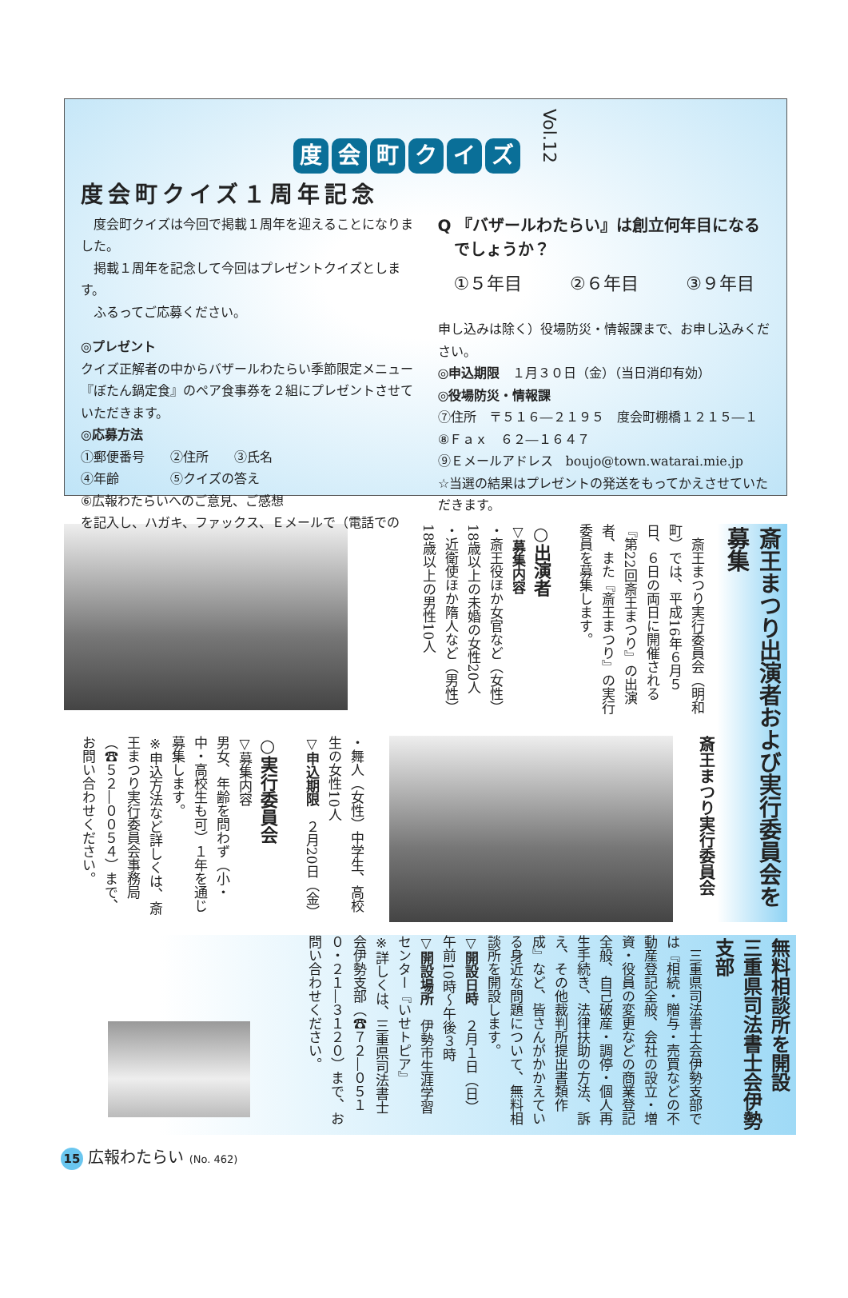度会町クイズ Vol.12
度会町クイズ１周年記念
　度会町クイズは今回で掲載１周年を迎えることになりました。
　掲載１周年を記念して今回はプレゼントクイズとします。
　ふるってご応募ください。
◎プレゼント
クイズ正解者の中からバザールわたらい季節限定メニュー『ぼたん鍋定食』のペア食事券を２組にプレゼントさせていただきます。
◎応募方法
①郵便番号　　②住所　　③氏名
④年齢　　　　⑤クイズの答え
⑥広報わたらいへのご意見、ご感想
を記入し、ハガキ、ファックス、Ｅメールで（電話での
Q 『バザールわたらい』は創立何年目になる
　でしょうか？
①５年目 ②６年目 ③９年目
申し込みは除く）役場防災・情報課まで、お申し込みください。
◎申込期限　１月３０日（金）（当日消印有効）
◎役場防災・情報課
⑦住所　〒５１６―２１９５　度会町棚橋１２１５―１
⑧Ｆａｘ　６２―１６４７
⑨Ｅメールアドレス　boujo@town.watarai.mie.jp
☆当選の結果はプレゼントの発送をもってかえさせていただきます。
斎王まつり出演者および実行委員会を募集
　斎王まつり実行委員会（明和町）では、平成16年６月５日、６日の両日に開催される『第22回斎王まつり』の出演者、また『斎王まつり』の実行委員を募集します。
○出演者
▽募集内容
・斎王役ほか女官など（女性）18歳以上の未婚の女性20人
・近衛使ほか隋人など（男性）18歳以上の男性10人
斎王まつり実行委員会
・舞人（女性）中学生、高校生の女性10人
▽申込期限　２月20日（金）
○実行委員会
▽募集内容
男女、年齢を問わず（小・中・高校生も可）１年を通じ募集します。
※申込方法など詳しくは、斎王まつり実行委員会事務局（☎５２―００５４）まで、お問い合わせください。
無料相談所を開設
三重県司法書士会伊勢支部
　三重県司法書士会伊勢支部では『相続・贈与・売買などの不動産登記全般、会社の設立・増資・役員の変更などの商業登記全般、自己破産・調停・個人再生手続き、法律扶助の方法、訴え、その他裁判所提出書類作成』など、皆さんがかかえている身近な問題について、無料相談所を開設します。
▽開設日時　２月１日（日）
午前10時～午後３時
▽開設場所　伊勢市生涯学習センター『いせトピア』
※詳しくは、三重県司法書士会伊勢支部（☎７２―０５１０・２１―３１２０）まで、お問い合わせください。
15 広報わたらい (No. 462)